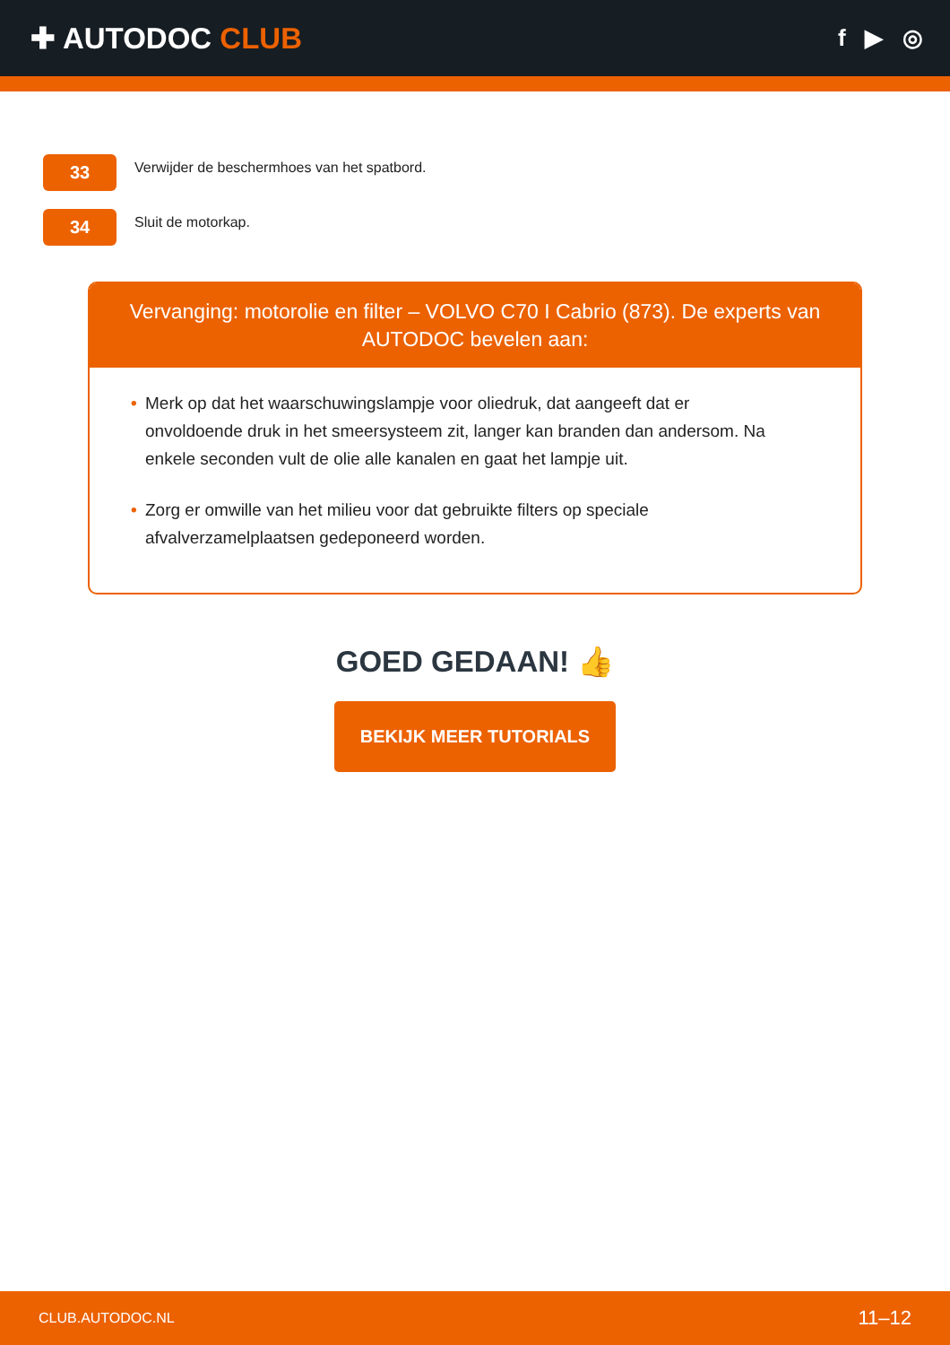✚ AUTODOC CLUB
f ▶ ◎
33
Verwijder de beschermhoes van het spatbord.
34
Sluit de motorkap.
Vervanging: motorolie en filter – VOLVO C70 I Cabrio (873). De experts van AUTODOC bevelen aan:
• Merk op dat het waarschuwingslampje voor oliedruk, dat aangeeft dat er onvoldoende druk in het smeersysteem zit, langer kan branden dan andersom. Na enkele seconden vult de olie alle kanalen en gaat het lampje uit.
• Zorg er omwille van het milieu voor dat gebruikte filters op speciale afvalverzamelplaatsen gedeponeerd worden.
GOED GEDAAN! 👍
BEKIJK MEER TUTORIALS
CLUB.AUTODOC.NL 11–12